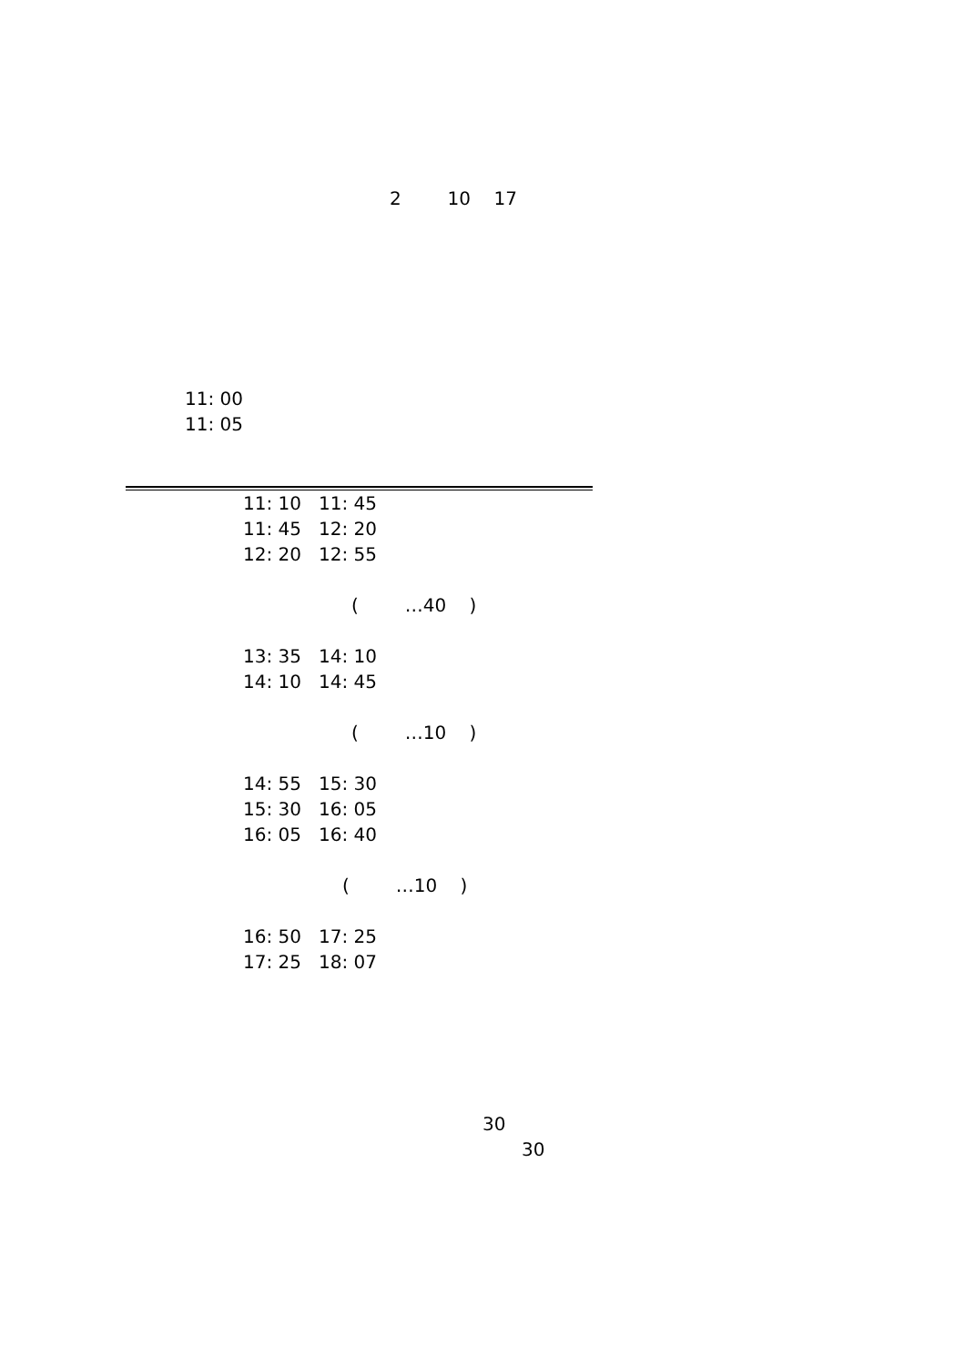2 10 17
11: 00
11: 05
11: 10 11: 45
11: 45 12: 20
12: 20 12: 55
( …40 )
13: 35 14: 10
14: 10 14: 45
( …10 )
14: 55 15: 30
15: 30 16: 05
16: 05 16: 40
( …10 )
16: 50 17: 25
17: 25 18: 07
30
30